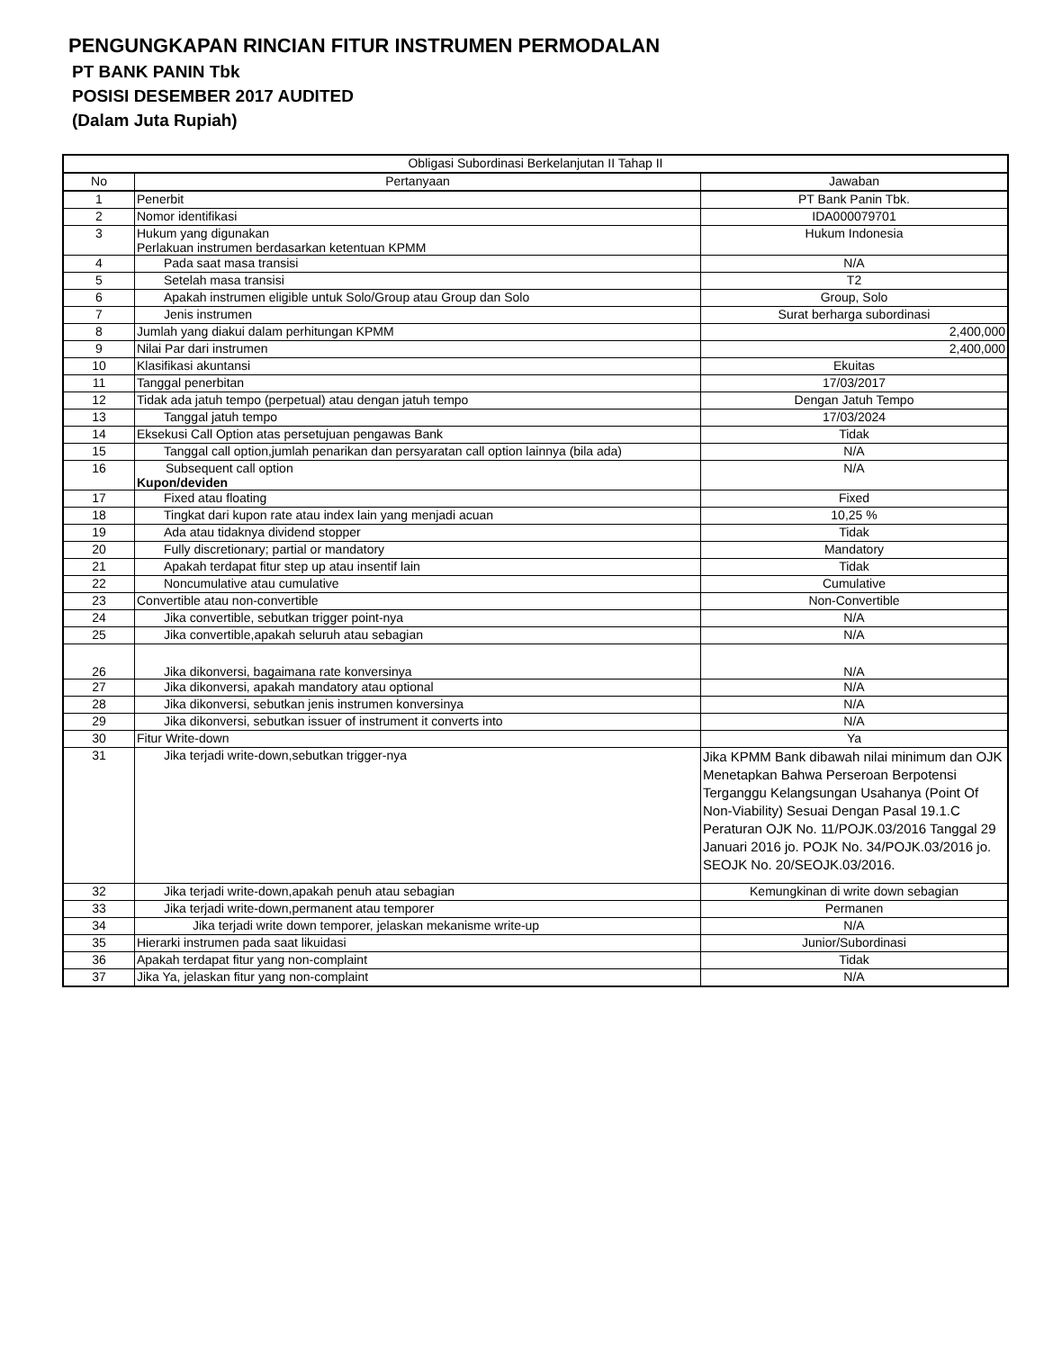PENGUNGKAPAN RINCIAN FITUR INSTRUMEN PERMODALAN
PT BANK PANIN Tbk
POSISI DESEMBER 2017 AUDITED
(Dalam Juta Rupiah)
| Obligasi Subordinasi Berkelanjutan II Tahap II | | |
| No | Pertanyaan | Jawaban |
| 1 | Penerbit | PT Bank Panin Tbk. |
| 2 | Nomor identifikasi | IDA000079701 |
| 3 | Hukum yang digunakan Perlakuan instrumen berdasarkan ketentuan KPMM | Hukum Indonesia |
| 4 | Pada saat masa transisi | N/A |
| 5 | Setelah masa transisi | T2 |
| 6 | Apakah instrumen eligible untuk Solo/Group atau Group dan Solo | Group, Solo |
| 7 | Jenis instrumen | Surat berharga subordinasi |
| 8 | Jumlah yang diakui dalam perhitungan KPMM | 2,400,000 |
| 9 | Nilai Par dari instrumen | 2,400,000 |
| 10 | Klasifikasi akuntansi | Ekuitas |
| 11 | Tanggal penerbitan | 17/03/2017 |
| 12 | Tidak ada jatuh tempo (perpetual) atau dengan jatuh tempo | Dengan Jatuh Tempo |
| 13 | Tanggal jatuh tempo | 17/03/2024 |
| 14 | Eksekusi Call Option atas persetujuan pengawas Bank | Tidak |
| 15 | Tanggal call option,jumlah penarikan dan persyaratan call option lainnya (bila ada) | N/A |
| 16 | Subsequent call option Kupon/deviden | N/A |
| 17 | Fixed atau floating | Fixed |
| 18 | Tingkat dari kupon rate atau index lain yang menjadi acuan | 10,25 % |
| 19 | Ada atau tidaknya dividend stopper | Tidak |
| 20 | Fully discretionary; partial or mandatory | Mandatory |
| 21 | Apakah terdapat fitur step up atau insentif lain | Tidak |
| 22 | Noncumulative atau cumulative | Cumulative |
| 23 | Convertible atau non-convertible | Non-Convertible |
| 24 | Jika convertible, sebutkan trigger point-nya | N/A |
| 25 | Jika convertible,apakah seluruh atau sebagian | N/A |
| 26 | Jika dikonversi, bagaimana rate konversinya | N/A |
| 27 | Jika dikonversi, apakah mandatory atau optional | N/A |
| 28 | Jika dikonversi, sebutkan jenis instrumen konversinya | N/A |
| 29 | Jika dikonversi, sebutkan issuer of instrument it converts into | N/A |
| 30 | Fitur Write-down | Ya |
| 31 | Jika terjadi write-down,sebutkan trigger-nya | Jika KPMM Bank dibawah nilai minimum dan OJK Menetapkan Bahwa Perseroan Berpotensi Terganggu Kelangsungan Usahanya (Point Of Non-Viability) Sesuai Dengan Pasal 19.1.C Peraturan OJK No. 11/POJK.03/2016 Tanggal 29 Januari 2016 jo. POJK No. 34/POJK.03/2016 jo. SEOJK No. 20/SEOJK.03/2016. |
| 32 | Jika terjadi write-down,apakah penuh atau sebagian | Kemungkinan di write down sebagian |
| 33 | Jika terjadi write-down,permanent atau temporer | Permanen |
| 34 | Jika terjadi write down temporer, jelaskan mekanisme write-up | N/A |
| 35 | Hierarki instrumen pada saat likuidasi | Junior/Subordinasi |
| 36 | Apakah terdapat fitur yang non-complaint | Tidak |
| 37 | Jika Ya, jelaskan fitur yang non-complaint | N/A |